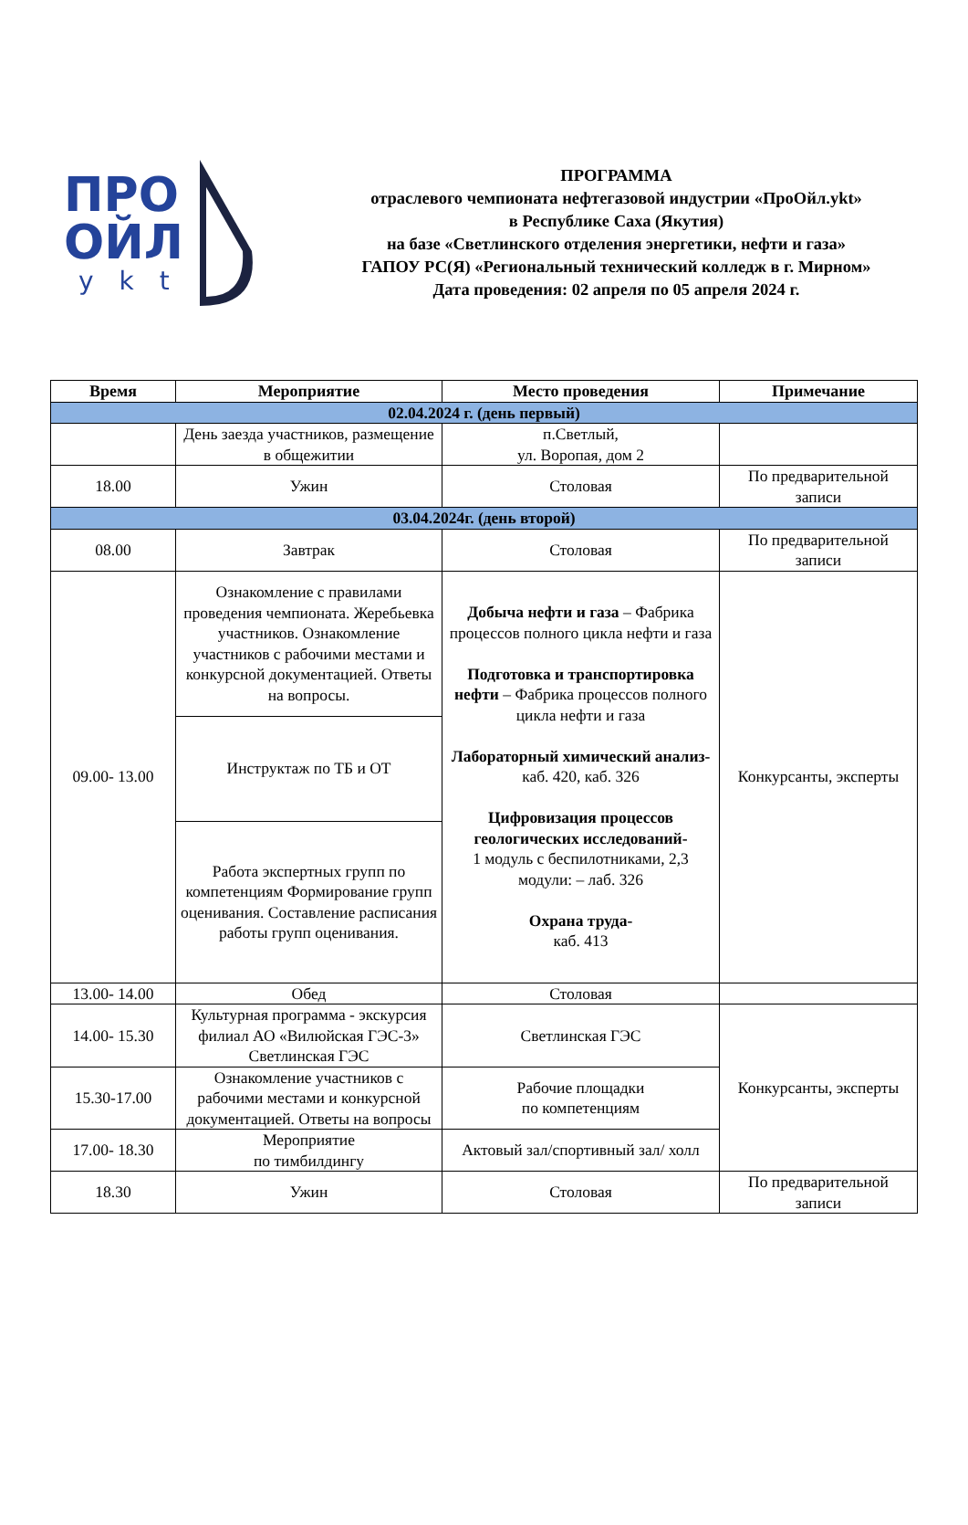ПРО
ОЙЛ
ykt
ПРОГРАММА
отраслевого чемпионата нефтегазовой индустрии «ПроОйл.ykt»
в Республике Саха (Якутия)
на базе «Светлинского отделения энергетики, нефти и газа»
ГАПОУ РС(Я) «Региональный технический колледж в г. Мирном»
Дата проведения: 02 апреля по 05 апреля 2024 г.
| Время | Мероприятие | Место проведения | Примечание |
| --- | --- | --- | --- |
| 02.04.2024 г. (день первый) | | | |
| | День заезда участников, размещение в общежитии | п.Светлый, ул. Воропая, дом 2 | |
| 18.00 | Ужин | Столовая | По предварительной записи |
| 03.04.2024г. (день второй) | | | |
| 08.00 | Завтрак | Столовая | По предварительной записи |
| 09.00- 13.00 | Ознакомление с правилами проведения чемпионата. Жеребьевка участников. Ознакомление участников с рабочими местами и конкурсной документацией. Ответы на вопросы. | Добыча нефти и газа – Фабрика процессов полного цикла нефти и газа Подготовка и транспортировка нефти – Фабрика процессов полного цикла нефти и газа Лабораторный химический анализ- каб. 420, каб. 326 Цифровизация процессов геологических исследований- 1 модуль с беспилотниками, 2,3 модули: – лаб. 326 Охрана труда- каб. 413 | Конкурсанты, эксперты |
| | Инструктаж по ТБ и ОТ | | |
| | Работа экспертных групп по компетенциям Формирование групп оценивания. Составление расписания работы групп оценивания. | | |
| 13.00- 14.00 | Обед | Столовая | |
| 14.00- 15.30 | Культурная программа - экскурсия филиал АО «Вилюйская ГЭС-3» Светлинская ГЭС | Светлинская ГЭС | Конкурсанты, эксперты |
| 15.30-17.00 | Ознакомление участников с рабочими местами и конкурсной документацией. Ответы на вопросы | Рабочие площадки по компетенциям | |
| 17.00- 18.30 | Мероприятие по тимбилдингу | Актовый зал/спортивный зал/ холл | |
| 18.30 | Ужин | Столовая | По предварительной записи |